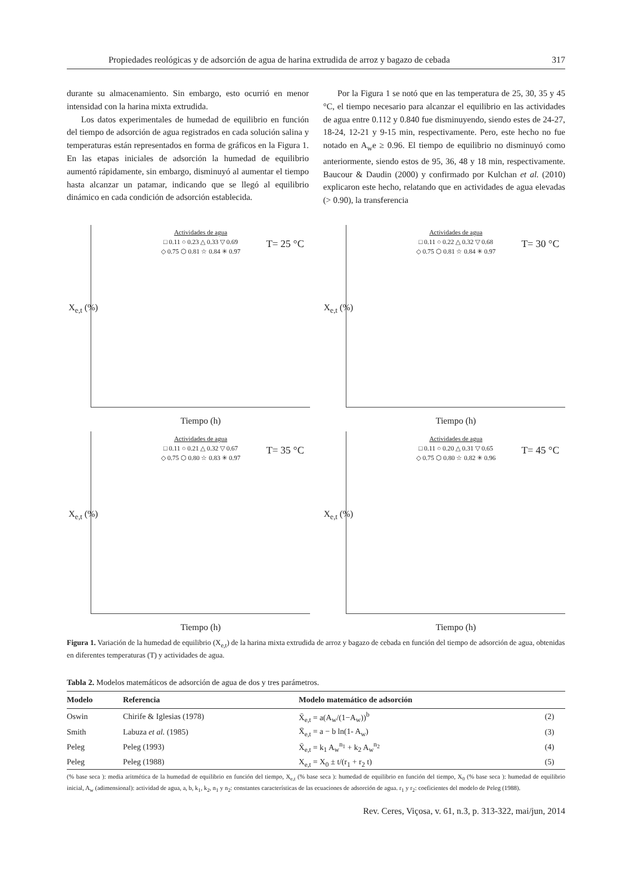Propiedades reológicas y de adsorción de agua de harina extrudida de arroz y bagazo de cebada 317
durante su almacenamiento. Sin embargo, esto ocurrió en menor intensidad con la harina mixta extrudida.
Los datos experimentales de humedad de equilibrio en función del tiempo de adsorción de agua registrados en cada solución salina y temperaturas están representados en forma de gráficos en la Figura 1. En las etapas iniciales de adsorción la humedad de equilibrio aumentó rápidamente, sin embargo, disminuyó al aumentar el tiempo hasta alcanzar un patamar, indicando que se llegó al equilibrio dinámico en cada condición de adsorción establecida.
Por la Figura 1 se notó que en las temperatura de 25, 30, 35 y 45 °C, el tiempo necesario para alcanzar el equilibrio en las actividades de agua entre 0.112 y 0.840 fue disminuyendo, siendo estes de 24-27, 18-24, 12-21 y 9-15 min, respectivamente. Pero, este hecho no fue notado en A<sub>w</sub>e ≥ 0.96. El tiempo de equilibrio no disminuyó como anteriormente, siendo estos de 95, 36, 48 y 18 min, respectivamente. Baucour & Daudin (2000) y confirmado por Kulchan et al. (2010) explicaron este hecho, relatando que en actividades de agua elevadas (> 0.90), la transferencia
Actividades de agua
□ 0.11 ○ 0.23 △ 0.33 ▽ 0.69
◇ 0.75 ⬡ 0.81 ☆ 0.84 ✳ 0.97
T= 25 °C
X<sub>e,t</sub> (%)
Tiempo (h)
Actividades de agua
□ 0.11 ○ 0.22 △ 0.32 ▽ 0.68
◇ 0.75 ⬡ 0.81 ☆ 0.84 ✳ 0.97
T= 30 °C
X<sub>e,t</sub> (%)
Tiempo (h)
Actividades de agua
□ 0.11 ○ 0.21 △ 0.32 ▽ 0.67
◇ 0.75 ⬡ 0.80 ☆ 0.83 ✳ 0.97
T= 35 °C
X<sub>e,t</sub> (%)
Tiempo (h)
Actividades de agua
□ 0.11 ○ 0.20 △ 0.31 ▽ 0.65
◇ 0.75 ⬡ 0.80 ☆ 0.82 ✳ 0.96
T= 45 °C
X<sub>e,t</sub> (%)
Tiempo (h)
Figura 1. Variación de la humedad de equilibrio (X<sub>e,t</sub>) de la harina mixta extrudida de arroz y bagazo de cebada en función del tiempo de adsorción de agua, obtenidas en diferentes temperaturas (T) y actividades de agua.
Tabla 2. Modelos matemáticos de adsorción de agua de dos y tres parámetros.
| Modelo | Referencia | Modelo matemático de adsorción | |
| --- | --- | --- | --- |
| Oswin | Chirife & Iglesias (1978) | X̄<sub>e,t</sub> = a(A<sub>w</sub>/(1−A<sub>w</sub>))<sup>b</sup> | (2) |
| Smith | Labuza et al. (1985) | X̄<sub>e,t</sub> = a − b ln(1- A<sub>w</sub>) | (3) |
| Peleg | Peleg (1993) | X̄<sub>e,t</sub> = k<sub>1</sub> A<sub>w</sub><sup>n<sub>1</sub></sup> + k<sub>2</sub> A<sub>w</sub><sup>n<sub>2</sub></sup> | (4) |
| Peleg | Peleg (1988) | X<sub>e,t</sub> = X<sub>0</sub> ± t/(r<sub>1</sub> + r<sub>2</sub> t) | (5) |
(% base seca ): media aritmética de la humedad de equilibrio en función del tiempo, X<sub>e,t</sub> (% base seca ): humedad de equilibrio en función del tiempo, X<sub>0</sub> (% base seca ): humedad de equilibrio inicial, A<sub>w</sub> (adimensional): actividad de agua, a, b, k<sub>1</sub>, k<sub>2</sub>, n<sub>1</sub> y n<sub>2</sub>: constantes características de las ecuaciones de adsorción de agua. r<sub>1</sub> y r<sub>2</sub>: coeficientes del modelo de Peleg (1988).
Rev. Ceres, Viçosa, v. 61, n.3, p. 313-322, mai/jun, 2014